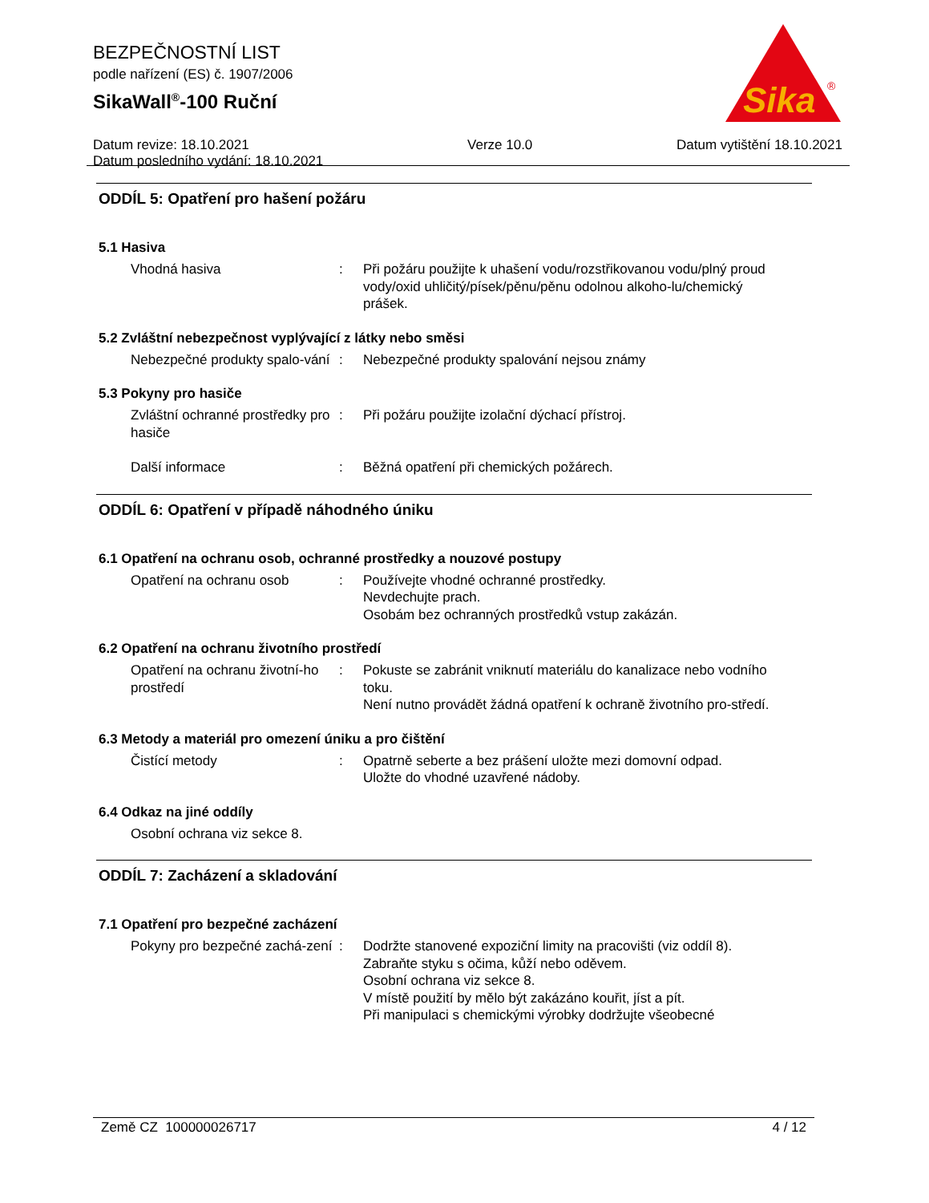BEZPEČNOSTNÍ LIST
podle nařízení (ES) č. 1907/2006
SikaWall<sup>®</sup>-100 Ruční
Datum revize: 18.10.2021
Datum posledního vydání: 18.10.2021
Verze 10.0 Datum vytištění 18.10.2021
Sika
®
ODDÍL 5: Opatření pro hašení požáru
5.1 Hasiva
Vhodná hasiva : Při požáru použijte k uhašení vodu/rozstřikovanou vodu/plný proud vody/oxid uhličitý/písek/pěnu/pěnu odolnou alkoho-lu/chemický prášek.
5.2 Zvláštní nebezpečnost vyplývající z látky nebo směsi
Nebezpečné produkty spalo-vání
: Nebezpečné produkty spalování nejsou známy
5.3 Pokyny pro hasiče
Zvláštní ochranné prostředky pro hasiče
: Při požáru použijte izolační dýchací přístroj.
Další informace : Běžná opatření při chemických požárech.
ODDÍL 6: Opatření v případě náhodného úniku
6.1 Opatření na ochranu osob, ochranné prostředky a nouzové postupy
Opatření na ochranu osob : Používejte vhodné ochranné prostředky.
Nevdechujte prach.
Osobám bez ochranných prostředků vstup zakázán.
6.2 Opatření na ochranu životního prostředí
Opatření na ochranu životní-ho prostředí
: Pokuste se zabránit vniknutí materiálu do kanalizace nebo vodního toku.
Není nutno provádět žádná opatření k ochraně životního pro-středí.
6.3 Metody a materiál pro omezení úniku a pro čištění
Čistící metody : Opatrně seberte a bez prášení uložte mezi domovní odpad.
Uložte do vhodné uzavřené nádoby.
6.4 Odkaz na jiné oddíly
Osobní ochrana viz sekce 8.
ODDÍL 7: Zacházení a skladování
7.1 Opatření pro bezpečné zacházení
Pokyny pro bezpečné zachá-zení
: Dodržte stanovené expoziční limity na pracovišti (viz oddíl 8).
Zabraňte styku s očima, kůží nebo oděvem.
Osobní ochrana viz sekce 8.
V místě použití by mělo být zakázáno kouřit, jíst a pít.
Při manipulaci s chemickými výrobky dodržujte všeobecné
Země CZ 100000026717 4 / 12